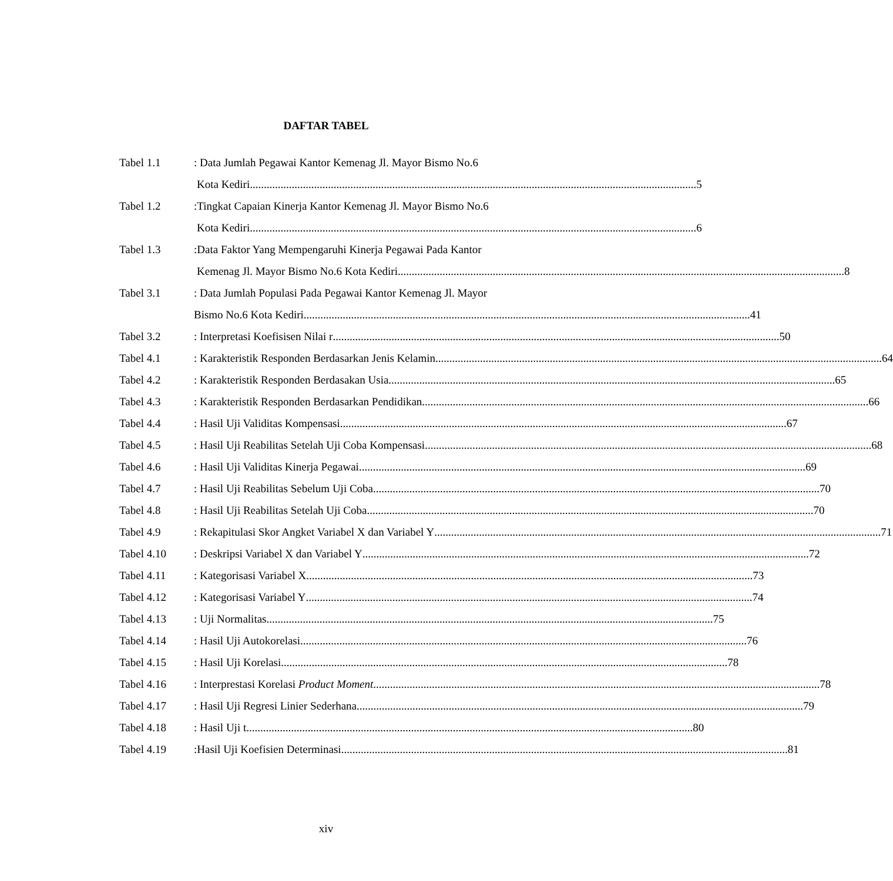DAFTAR TABEL
Tabel 1.1 : Data Jumlah Pegawai Kantor Kemenag Jl. Mayor Bismo No.6
Kota Kediri 5
Tabel 1.2 :Tingkat Capaian Kinerja Kantor Kemenag Jl. Mayor Bismo No.6
Kota Kediri 6
Tabel 1.3 :Data Faktor Yang Mempengaruhi Kinerja Pegawai Pada Kantor
Kemenag Jl. Mayor Bismo No.6 Kota Kediri 8
Tabel 3.1 : Data Jumlah Populasi Pada Pegawai Kantor Kemenag Jl. Mayor
Bismo No.6 Kota Kediri 41
Tabel 3.2 : Interpretasi Koefisisen Nilai r 50
Tabel 4.1 : Karakteristik Responden Berdasarkan Jenis Kelamin 64
Tabel 4.2 : Karakteristik Responden Berdasakan Usia 65
Tabel 4.3 : Karakteristik Responden Berdasarkan Pendidikan 66
Tabel 4.4 : Hasil Uji Validitas Kompensasi 67
Tabel 4.5 : Hasil Uji Reabilitas Setelah Uji Coba Kompensasi 68
Tabel 4.6 : Hasil Uji Validitas Kinerja Pegawai 69
Tabel 4.7 : Hasil Uji Reabilitas Sebelum Uji Coba 70
Tabel 4.8 : Hasil Uji Reabilitas Setelah Uji Coba 70
Tabel 4.9 : Rekapitulasi Skor Angket Variabel X dan Variabel Y 71
Tabel 4.10 : Deskripsi Variabel X dan Variabel Y 72
Tabel 4.11 : Kategorisasi Variabel X 73
Tabel 4.12 : Kategorisasi Variabel Y 74
Tabel 4.13 : Uji Normalitas 75
Tabel 4.14 : Hasil Uji Autokorelasi 76
Tabel 4.15 : Hasil Uji Korelasi 78
Tabel 4.16 : Interprestasi Korelasi Product Moment 78
Tabel 4.17 : Hasil Uji Regresi Linier Sederhana 79
Tabel 4.18 : Hasil Uji t 80
Tabel 4.19 :Hasil Uji Koefisien Determinasi 81
xiv